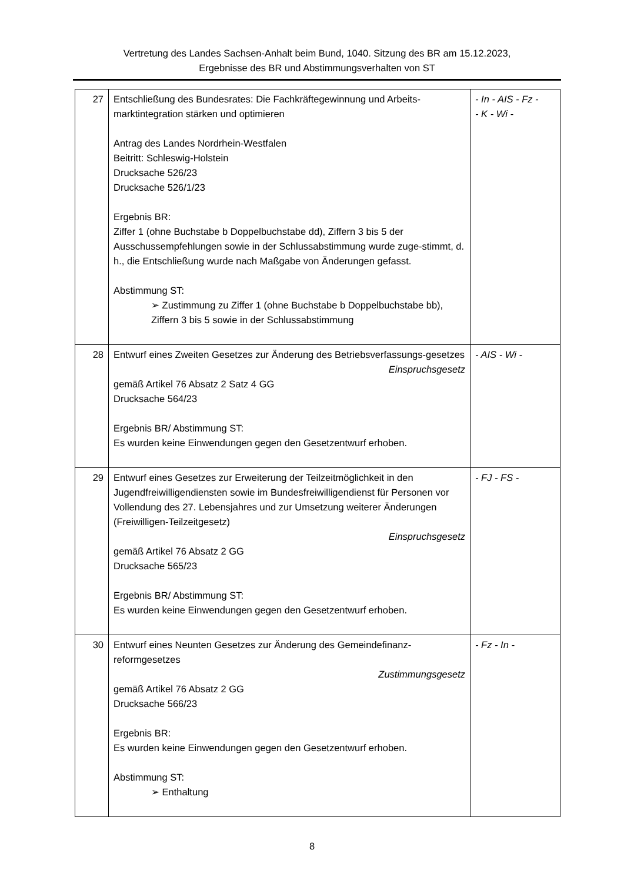Vertretung des Landes Sachsen-Anhalt beim Bund, 1040. Sitzung des BR am 15.12.2023,
Ergebnisse des BR und Abstimmungsverhalten von ST
| 27 | Entschließung des Bundesrates: Die Fachkräftegewinnung und Arbeits-marktintegration stärken und optimieren Antrag des Landes Nordrhein-Westfalen Beitritt: Schleswig-Holstein Drucksache 526/23 Drucksache 526/1/23 Ergebnis BR: Ziffer 1 (ohne Buchstabe b Doppelbuchstabe dd), Ziffern 3 bis 5 der Ausschussempfehlungen sowie in der Schlussabstimmung wurde zuge-stimmt, d. h., die Entschließung wurde nach Maßgabe von Änderungen gefasst. Abstimmung ST: ➢ Zustimmung zu Ziffer 1 (ohne Buchstabe b Doppelbuchstabe bb), Ziffern 3 bis 5 sowie in der Schlussabstimmung | - In - AIS - Fz - - K - Wi - |
| 28 | Entwurf eines Zweiten Gesetzes zur Änderung des Betriebsverfassungs-gesetzes Einspruchsgesetz gemäß Artikel 76 Absatz 2 Satz 4 GG Drucksache 564/23 Ergebnis BR/ Abstimmung ST: Es wurden keine Einwendungen gegen den Gesetzentwurf erhoben. | - AIS - Wi - |
| 29 | Entwurf eines Gesetzes zur Erweiterung der Teilzeitmöglichkeit in den Jugendfreiwilligendiensten sowie im Bundesfreiwilligendienst für Personen vor Vollendung des 27. Lebensjahres und zur Umsetzung weiterer Änderungen (Freiwilligen-Teilzeitgesetz) Einspruchsgesetz gemäß Artikel 76 Absatz 2 GG Drucksache 565/23 Ergebnis BR/ Abstimmung ST: Es wurden keine Einwendungen gegen den Gesetzentwurf erhoben. | - FJ - FS - |
| 30 | Entwurf eines Neunten Gesetzes zur Änderung des Gemeindefinanz-reformgesetzes Zustimmungsgesetz gemäß Artikel 76 Absatz 2 GG Drucksache 566/23 Ergebnis BR: Es wurden keine Einwendungen gegen den Gesetzentwurf erhoben. Abstimmung ST: ➢ Enthaltung | - Fz - In - |
8